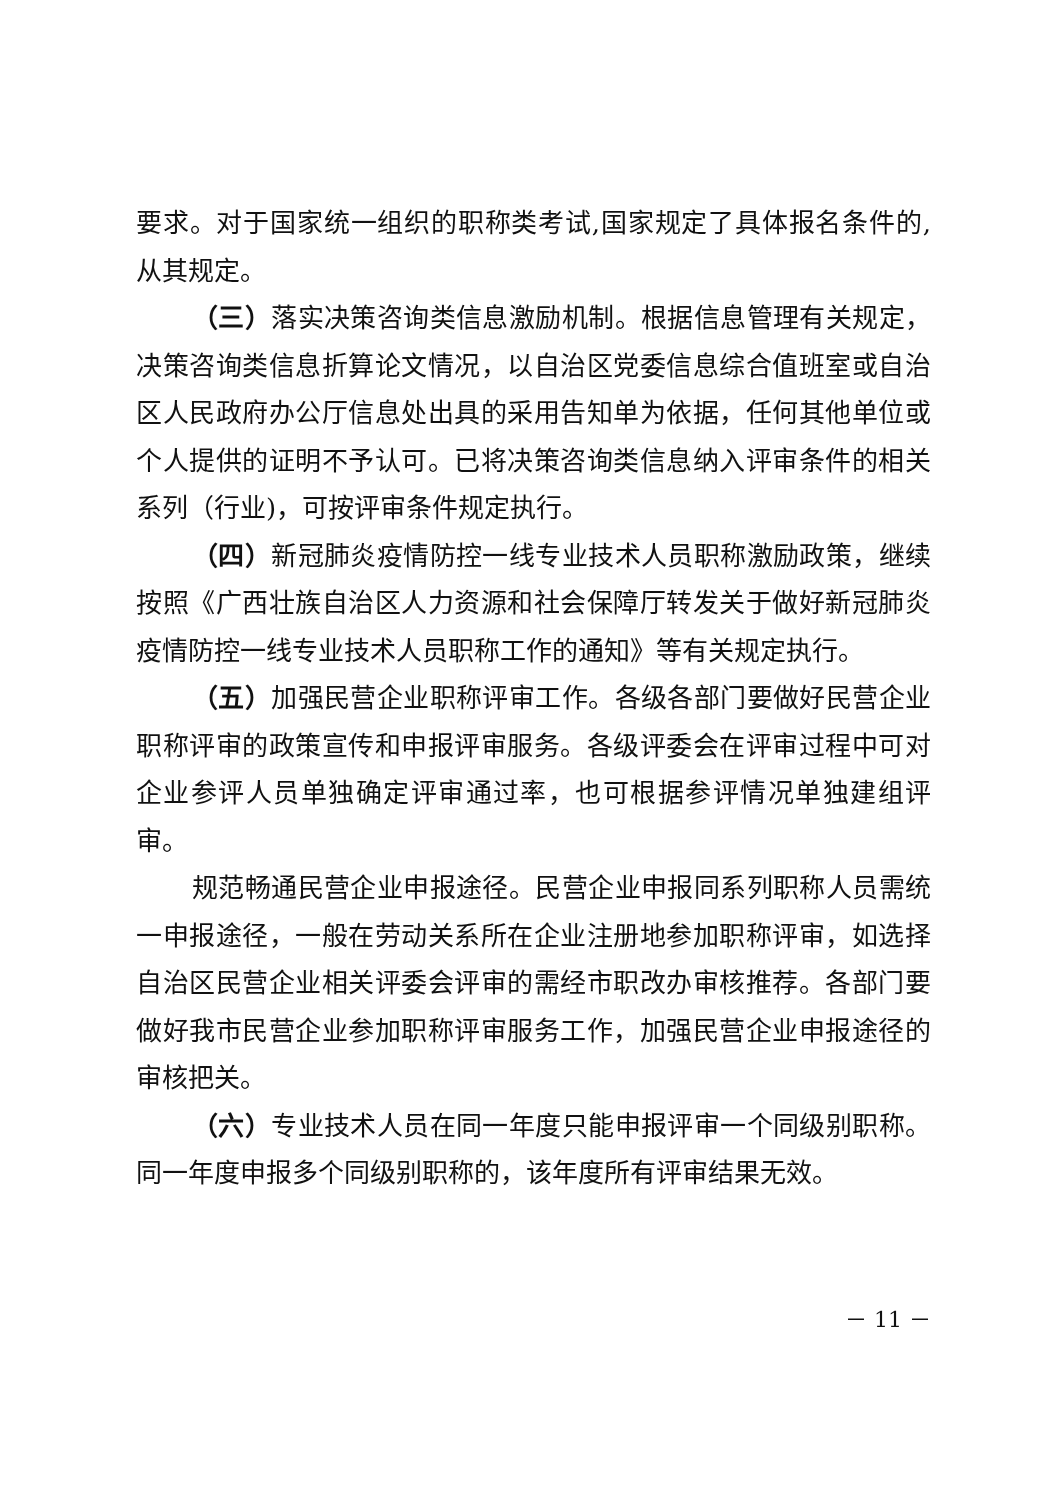要求。对于国家统一组织的职称类考试,国家规定了具体报名条件的,从其规定。
（三）落实决策咨询类信息激励机制。根据信息管理有关规定，决策咨询类信息折算论文情况，以自治区党委信息综合值班室或自治区人民政府办公厅信息处出具的采用告知单为依据，任何其他单位或个人提供的证明不予认可。已将决策咨询类信息纳入评审条件的相关系列（行业)，可按评审条件规定执行。
（四）新冠肺炎疫情防控一线专业技术人员职称激励政策，继续按照《广西壮族自治区人力资源和社会保障厅转发关于做好新冠肺炎疫情防控一线专业技术人员职称工作的通知》等有关规定执行。
（五）加强民营企业职称评审工作。各级各部门要做好民营企业职称评审的政策宣传和申报评审服务。各级评委会在评审过程中可对企业参评人员单独确定评审通过率，也可根据参评情况单独建组评审。
规范畅通民营企业申报途径。民营企业申报同系列职称人员需统一申报途径，一般在劳动关系所在企业注册地参加职称评审，如选择自治区民营企业相关评委会评审的需经市职改办审核推荐。各部门要做好我市民营企业参加职称评审服务工作，加强民营企业申报途径的审核把关。
（六）专业技术人员在同一年度只能申报评审一个同级别职称。同一年度申报多个同级别职称的，该年度所有评审结果无效。
－ 11 －